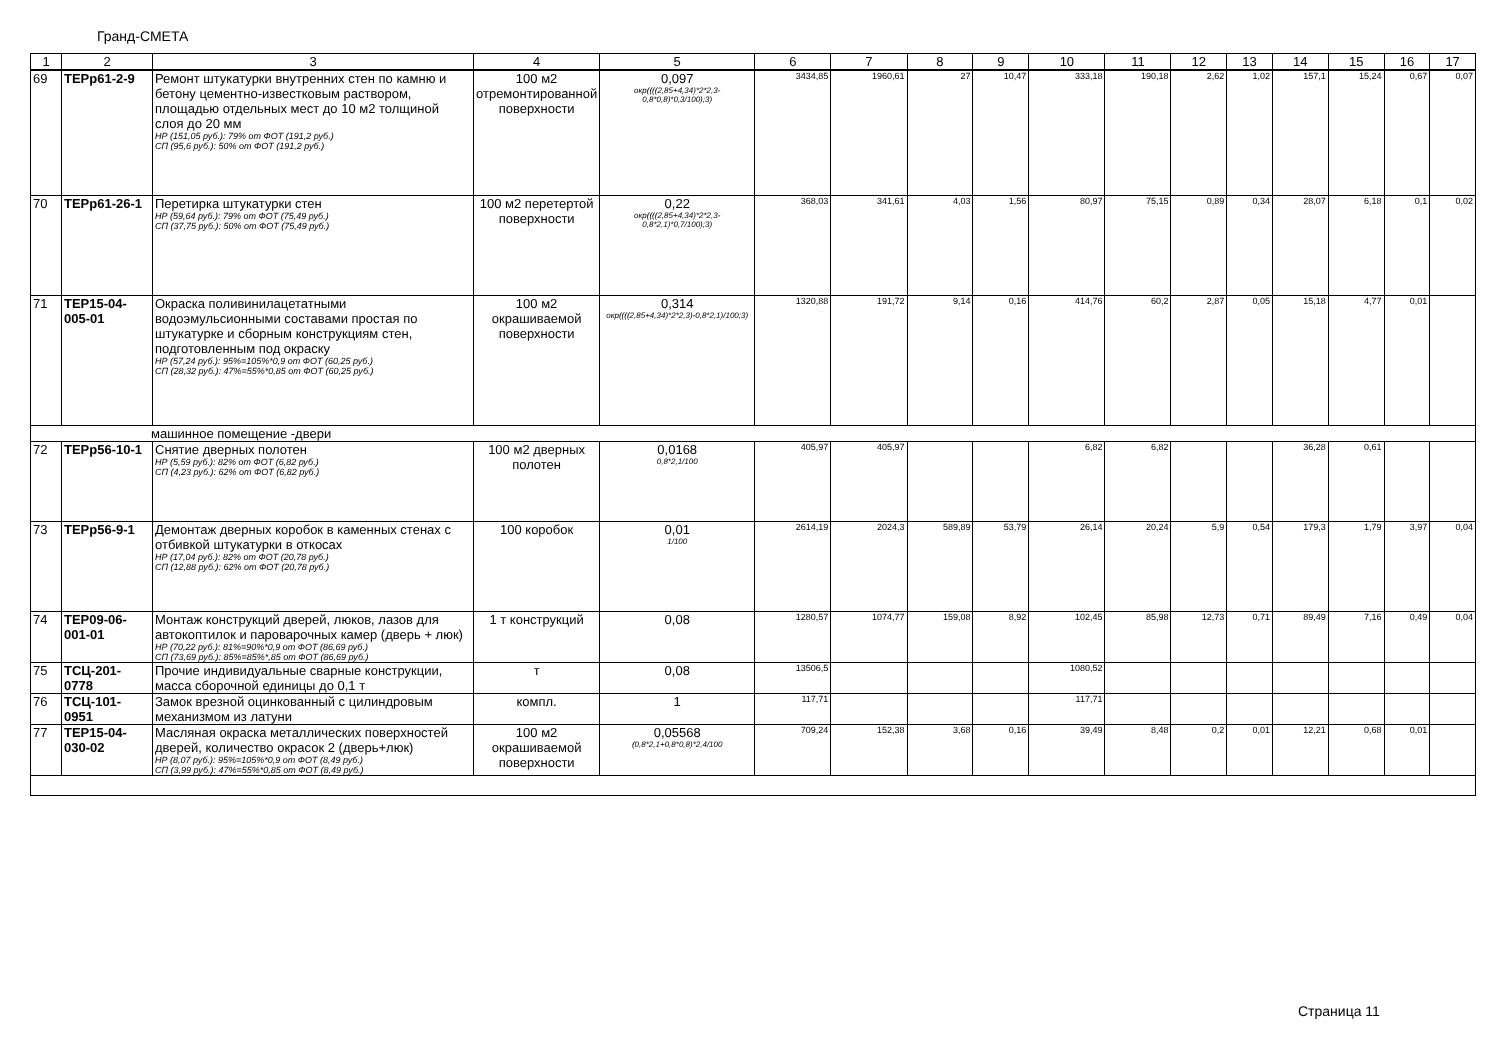Гранд-СМЕТА
| 1 | 2 | 3 | 4 | 5 | 6 | 7 | 8 | 9 | 10 | 11 | 12 | 13 | 14 | 15 | 16 | 17 |
| --- | --- | --- | --- | --- | --- | --- | --- | --- | --- | --- | --- | --- | --- | --- | --- | --- |
| 69 | ТЕРр61-2-9 | Ремонт штукатурки внутренних стен по камню и бетону цементно-известковым раствором, площадью отдельных мест до 10 м2 толщиной слоя до 20 мм НР (151,05 руб.): 79% от ФОТ (191,2 руб.) СП (95,6 руб.): 50% от ФОТ (191,2 руб.) | 100 м2 отремонтированной поверхности | 0,097 окр((((2,85+4,34)*2*2,3-0,8*0,8)*0,3/100);3) | 3434,85 | 1960,61 | 27 | 10,47 | 333,18 | 190,18 | 2,62 | 1,02 | 157,1 | 15,24 | 0,67 | 0,07 |
| 70 | ТЕРр61-26-1 | Перетирка штукатурки стен НР (59,64 руб.): 79% от ФОТ (75,49 руб.) СП (37,75 руб.): 50% от ФОТ (75,49 руб.) | 100 м2 перетертой поверхности | 0,22 окр((((2,85+4,34)*2*2,3-0,8*2,1)*0,7/100);3) | 368,03 | 341,61 | 4,03 | 1,56 | 80,97 | 75,15 | 0,89 | 0,34 | 28,07 | 6,18 | 0,1 | 0,02 |
| 71 | ТЕР15-04-005-01 | Окраска поливинилацетатными водоэмульсионными составами простая по штукатурке и сборным конструкциям стен, подготовленным под окраску НР (57,24 руб.): 95%=105%*0,9 от ФОТ (60,25 руб.) СП (28,32 руб.): 47%=55%*0,85 от ФОТ (60,25 руб.) | 100 м2 окрашиваемой поверхности | 0,314 окр((((2,85+4,34)*2*2,3)-0,8*2,1)/100;3) | 1320,88 | 191,72 | 9,14 | 0,16 | 414,76 | 60,2 | 2,87 | 0,05 | 15,18 | 4,77 | 0,01 | |
| машинное помещение -двери | | | | | | | | | | | | | | | | |
| 72 | ТЕРр56-10-1 | Снятие дверных полотен НР (5,59 руб.): 82% от ФОТ (6,82 руб.) СП (4,23 руб.): 62% от ФОТ (6,82 руб.) | 100 м2 дверных полотен | 0,0168 0,8*2,1/100 | 405,97 | 405,97 | | | 6,82 | 6,82 | | | 36,28 | 0,61 | | |
| 73 | ТЕРр56-9-1 | Демонтаж дверных коробок в каменных стенах с отбивкой штукатурки в откосах НР (17,04 руб.): 82% от ФОТ (20,78 руб.) СП (12,88 руб.): 62% от ФОТ (20,78 руб.) | 100 коробок | 0,01 1/100 | 2614,19 | 2024,3 | 589,89 | 53,79 | 26,14 | 20,24 | 5,9 | 0,54 | 179,3 | 1,79 | 3,97 | 0,04 |
| 74 | ТЕР09-06-001-01 | Монтаж конструкций дверей, люков, лазов для автокоптилок и пароварочных камер (дверь + люк) НР (70,22 руб.): 81%=90%*0,9 от ФОТ (86,69 руб.) СП (73,69 руб.): 85%=85%*,85 от ФОТ (86,69 руб.) | 1 т конструкций | 0,08 | 1280,57 | 1074,77 | 159,08 | 8,92 | 102,45 | 85,98 | 12,73 | 0,71 | 89,49 | 7,16 | 0,49 | 0,04 |
| 75 | ТСЦ-201-0778 | Прочие индивидуальные сварные конструкции, масса сборочной единицы до 0,1 т | т | 0,08 | 13506,5 | | | | 1080,52 | | | | | | | |
| 76 | ТСЦ-101-0951 | Замок врезной оцинкованный с цилиндровым механизмом из латуни | компл. | 1 | 117,71 | | | | 117,71 | | | | | | | |
| 77 | ТЕР15-04-030-02 | Масляная окраска металлических поверхностей дверей, количество окрасок 2 (дверь+люк) НР (8,07 руб.): 95%=105%*0,9 от ФОТ (8,49 руб.) СП (3,99 руб.): 47%=55%*0,85 от ФОТ (8,49 руб.) | 100 м2 окрашиваемой поверхности | 0,05568 (0,8*2,1+0,8*0,8)*2,4/100 | 709,24 | 152,38 | 3,68 | 0,16 | 39,49 | 8,48 | 0,2 | 0,01 | 12,21 | 0,68 | 0,01 | |
Страница 11